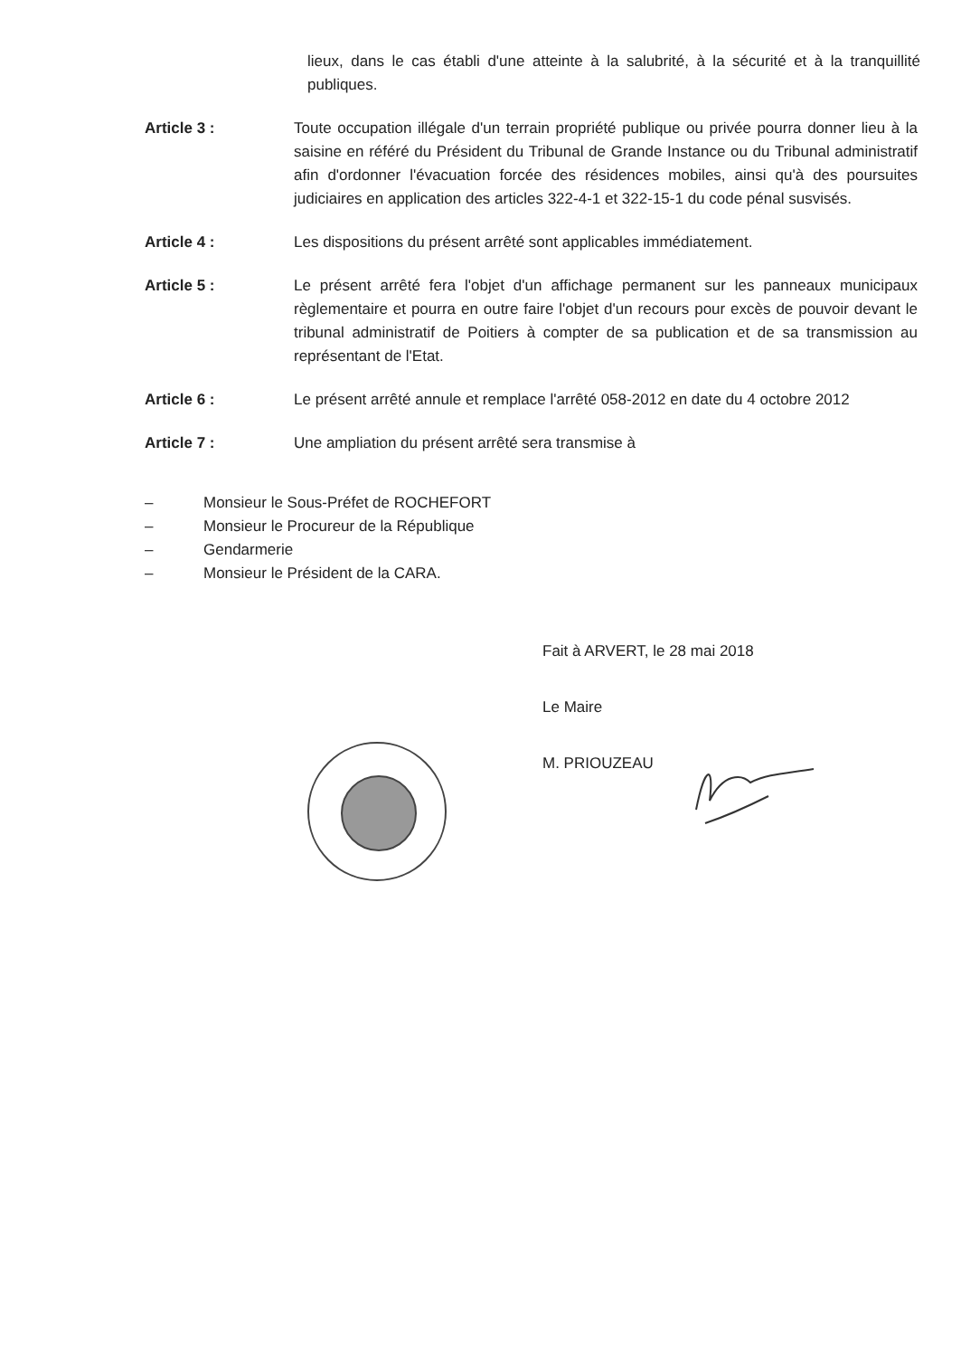lieux, dans le cas établi d'une atteinte à la salubrité, à la sécurité et à la tranquillité publiques.
Article 3 : Toute occupation illégale d'un terrain propriété publique ou privée pourra donner lieu à la saisine en référé du Président du Tribunal de Grande Instance ou du Tribunal administratif afin d'ordonner l'évacuation forcée des résidences mobiles, ainsi qu'à des poursuites judiciaires en application des articles 322-4-1 et 322-15-1 du code pénal susvisés.
Article 4 : Les dispositions du présent arrêté sont applicables immédiatement.
Article 5 : Le présent arrêté fera l'objet d'un affichage permanent sur les panneaux municipaux règlementaire et pourra en outre faire l'objet d'un recours pour excès de pouvoir devant le tribunal administratif de Poitiers à compter de sa publication et de sa transmission au représentant de l'Etat.
Article 6 : Le présent arrêté annule et remplace l'arrêté 058-2012 en date du 4 octobre 2012
Article 7 : Une ampliation du présent arrêté sera transmise à
– Monsieur le Sous-Préfet de ROCHEFORT
– Monsieur le Procureur de la République
– Gendarmerie
– Monsieur le Président de la CARA.
Fait à ARVERT, le 28 mai 2018
Le Maire
M. PRIOUZEAU